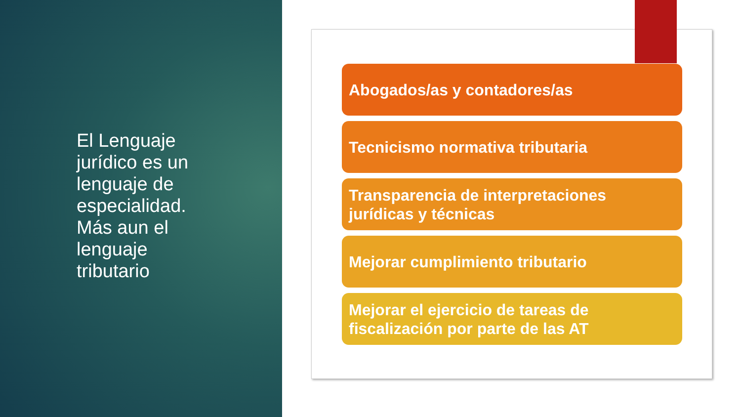El Lenguaje jurídico es un lenguaje de especialidad. Más aun el lenguaje tributario
Abogados/as y contadores/as
Tecnicismo normativa tributaria
Transparencia de interpretaciones jurídicas y técnicas
Mejorar cumplimiento tributario
Mejorar el ejercicio de tareas de fiscalización por parte de las AT